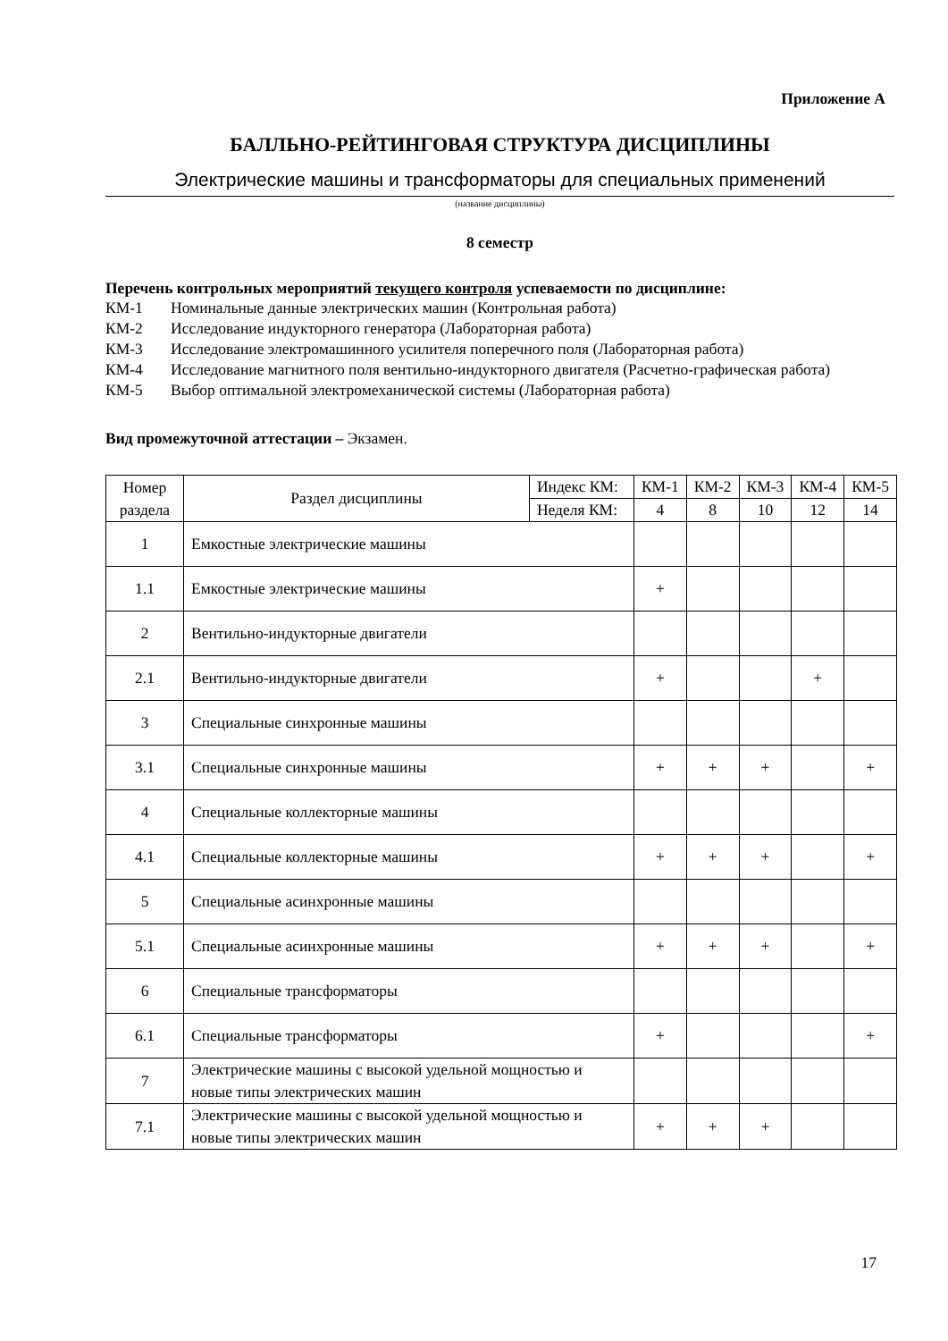Приложение А
БАЛЛЬНО-РЕЙТИНГОВАЯ СТРУКТУРА ДИСЦИПЛИНЫ
Электрические машины и трансформаторы для специальных применений
(название дисциплины)
8 семестр
Перечень контрольных мероприятий текущего контроля успеваемости по дисциплине:
КМ-1 Номинальные данные электрических машин (Контрольная работа)
КМ-2 Исследование индукторного генератора (Лабораторная работа)
КМ-3 Исследование электромашинного усилителя поперечного поля (Лабораторная работа)
КМ-4 Исследование магнитного поля вентильно-индукторного двигателя (Расчетно-графическая работа)
КМ-5 Выбор оптимальной электромеханической системы (Лабораторная работа)
Вид промежуточной аттестации – Экзамен.
| Номер раздела | Раздел дисциплины | Индекс КМ: | КМ-1 | КМ-2 | КМ-3 | КМ-4 | КМ-5 |
| --- | --- | --- | --- | --- | --- | --- | --- |
| | | Неделя КМ: | 4 | 8 | 10 | 12 | 14 |
| 1 | Емкостные электрические машины | | | | | | |
| 1.1 | Емкостные электрические машины | | + | | | | |
| 2 | Вентильно-индукторные двигатели | | | | | | |
| 2.1 | Вентильно-индукторные двигатели | | + | | | + | |
| 3 | Специальные синхронные машины | | | | | | |
| 3.1 | Специальные синхронные машины | | + | + | + | | + |
| 4 | Специальные коллекторные машины | | | | | | |
| 4.1 | Специальные коллекторные машины | | + | + | + | | + |
| 5 | Специальные асинхронные машины | | | | | | |
| 5.1 | Специальные асинхронные машины | | + | + | + | | + |
| 6 | Специальные трансформаторы | | | | | | |
| 6.1 | Специальные трансформаторы | | + | | | | + |
| 7 | Электрические машины с высокой удельной мощностью и новые типы электрических машин | | | | | | |
| 7.1 | Электрические машины с высокой удельной мощностью и новые типы электрических машин | | + | + | + | | |
17